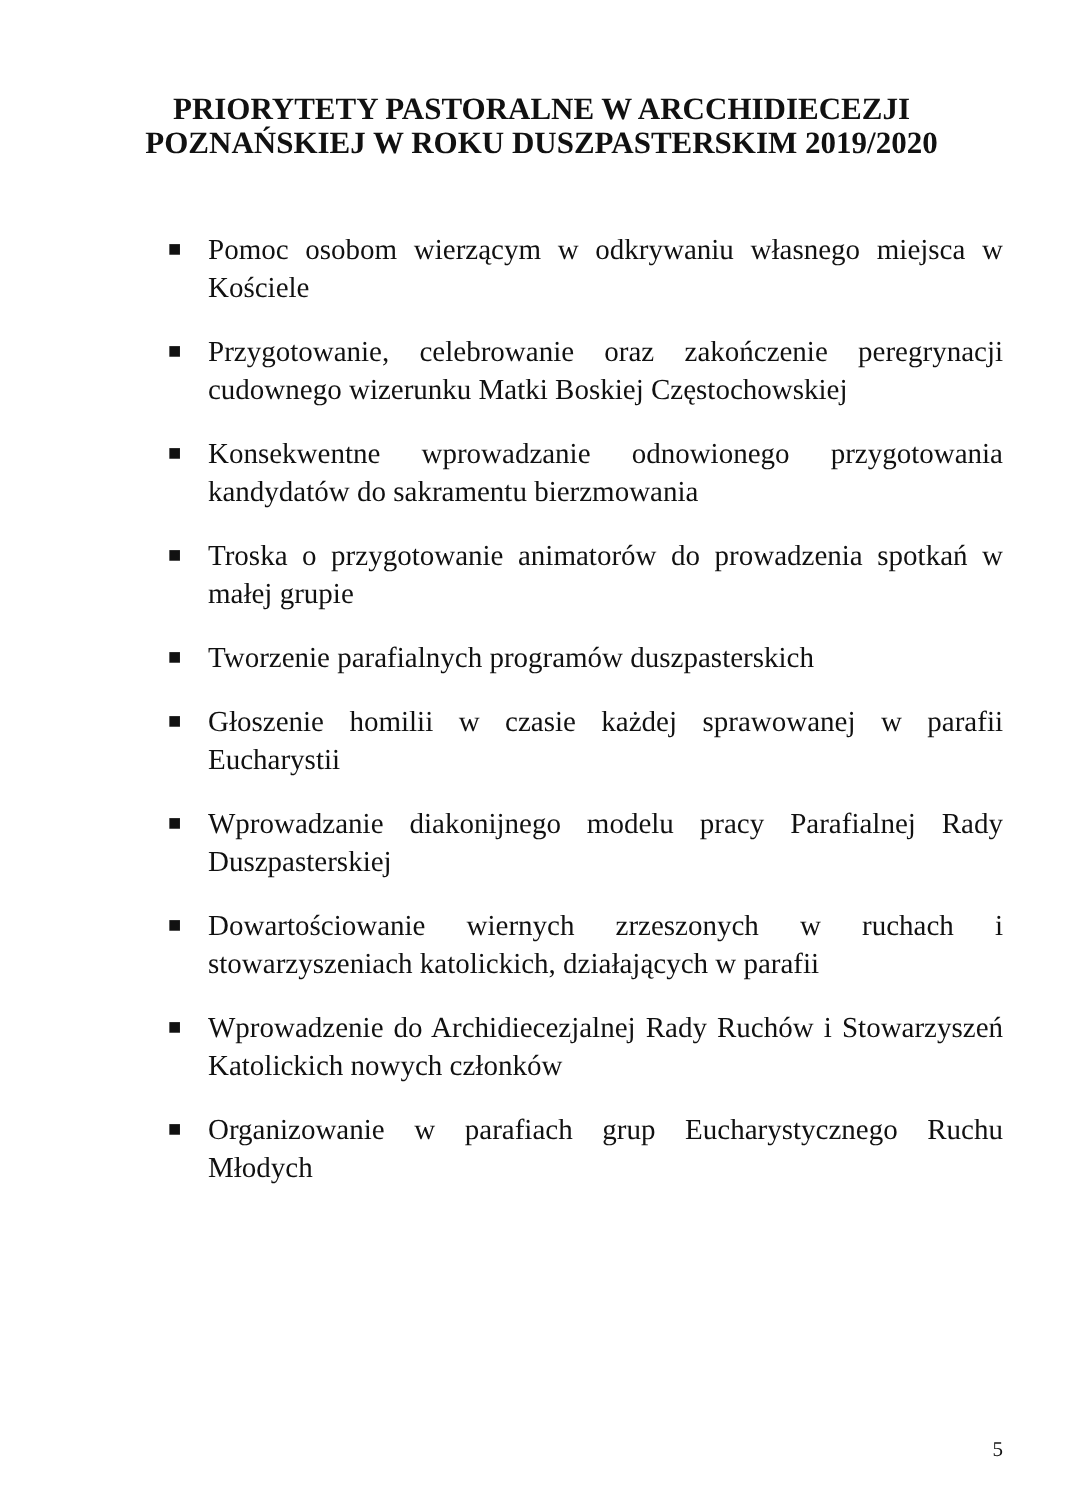PRIORYTETY PASTORALNE W ARCCHIDIECEZJI
POZNAŃSKIEJ W ROKU DUSZPASTERSKIM 2019/2020
■ Pomoc osobom wierzącym w odkrywaniu własnego miejsca w Kościele
■ Przygotowanie, celebrowanie oraz zakończenie peregrynacji cudownego wizerunku Matki Boskiej Częstochowskiej
■ Konsekwentne wprowadzanie odnowionego przygotowania kandydatów do sakramentu bierzmowania
■ Troska o przygotowanie animatorów do prowadzenia spotkań w małej grupie
■ Tworzenie parafialnych programów duszpasterskich
■ Głoszenie homilii w czasie każdej sprawowanej w parafii Eucharystii
■ Wprowadzanie diakonijnego modelu pracy Parafialnej Rady Duszpasterskiej
■ Dowartościowanie wiernych zrzeszonych w ruchach i stowarzyszeniach katolickich, działających w parafii
■ Wprowadzenie do Archidiecezjalnej Rady Ruchów i Stowarzyszeń Katolickich nowych członków
■ Organizowanie w parafiach grup Eucharystycznego Ruchu Młodych
5